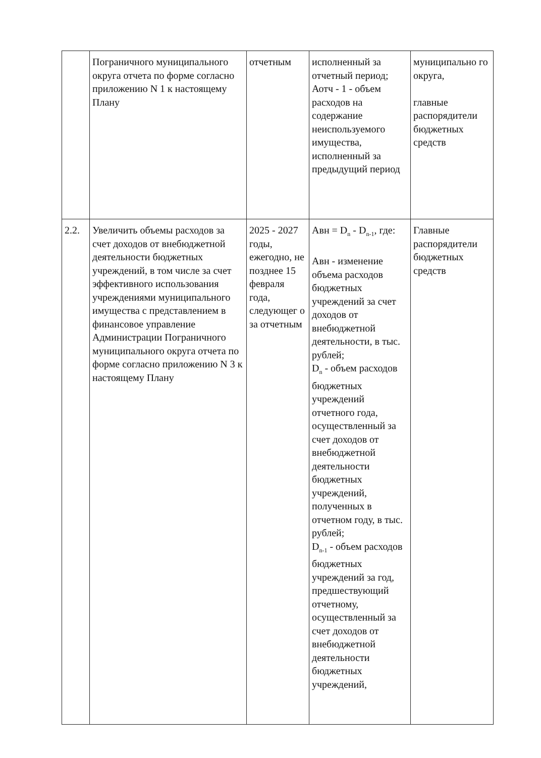| | Пограничного муниципального округа отчета по форме согласно приложению N 1 к настоящему Плану | отчетным | исполненный за отчетный период; Аотч - 1 - объем расходов на содержание неиспользуемого имущества, исполненный за предыдущий период | муниципально го округа, главные распорядители бюджетных средств |
| 2.2. | Увеличить объемы расходов за счет доходов от внебюджетной деятельности бюджетных учреждений, в том числе за счет эффективного использования учреждениями муниципального имущества с представлением в финансовое управление Администрации Пограничного муниципального округа отчета по форме согласно приложению N 3 к настоящему Плану | 2025 - 2027 годы, ежегодно, не позднее 15 февраля года, следующег о за отчетным | Авн = D<sub>n</sub> - D<sub>n-1</sub>, где: Авн - изменение объема расходов бюджетных учреждений за счет доходов от внебюджетной деятельности, в тыс. рублей; D<sub>n</sub> - объем расходов бюджетных учреждений отчетного года, осуществленный за счет доходов от внебюджетной деятельности бюджетных учреждений, полученных в отчетном году, в тыс. рублей; D<sub>n-1</sub> - объем расходов бюджетных учреждений за год, предшествующий отчетному, осуществленный за счет доходов от внебюджетной деятельности бюджетных учреждений, | Главные распорядители бюджетных средств |